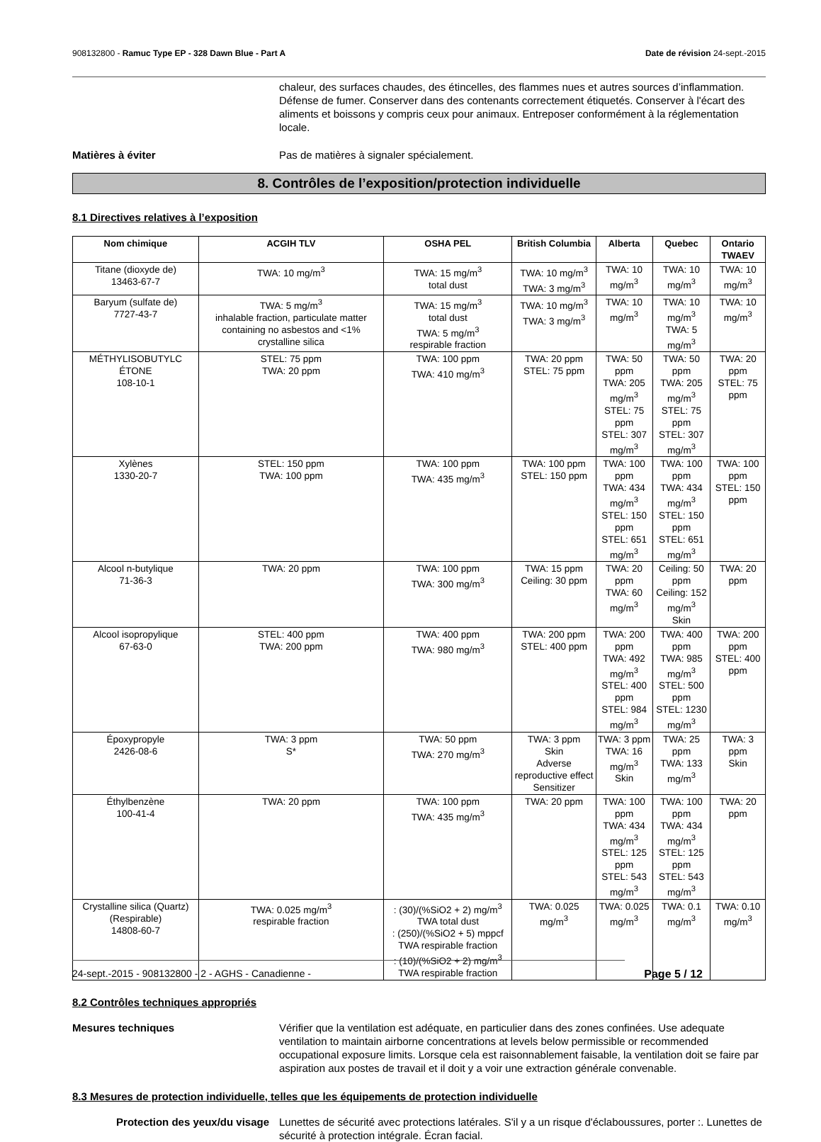908132800 - Ramuc Type EP - 328 Dawn Blue - Part A Date de révision 24-sept.-2015
chaleur, des surfaces chaudes, des étincelles, des flammes nues et autres sources d’inflammation. Défense de fumer. Conserver dans des contenants correctement étiquetés. Conserver à l'écart des aliments et boissons y compris ceux pour animaux. Entreposer conformément à la réglementation locale.
Matières à éviter Pas de matières à signaler spécialement.
8. Contrôles de l’exposition/protection individuelle
8.1 Directives relatives à l’exposition
| Nom chimique | ACGIH TLV | OSHA PEL | British Columbia | Alberta | Quebec | Ontario TWAEV |
| --- | --- | --- | --- | --- | --- | --- |
| Titane (dioxyde de) 13463-67-7 | TWA: 10 mg/m<sup>3</sup> | TWA: 15 mg/m<sup>3</sup> total dust | TWA: 10 mg/m<sup>3</sup> TWA: 3 mg/m<sup>3</sup> | TWA: 10 mg/m<sup>3</sup> | TWA: 10 mg/m<sup>3</sup> | TWA: 10 mg/m<sup>3</sup> |
| Baryum (sulfate de) 7727-43-7 | TWA: 5 mg/m<sup>3</sup> inhalable fraction, particulate matter containing no asbestos and <1% crystalline silica | TWA: 15 mg/m<sup>3</sup> total dust TWA: 5 mg/m<sup>3</sup> respirable fraction | TWA: 10 mg/m<sup>3</sup> TWA: 3 mg/m<sup>3</sup> | TWA: 10 mg/m<sup>3</sup> | TWA: 10 mg/m<sup>3</sup> TWA: 5 mg/m<sup>3</sup> | TWA: 10 mg/m<sup>3</sup> |
| MÉTHYLISOBUTYLC ÉTONE 108-10-1 | STEL: 75 ppm TWA: 20 ppm | TWA: 100 ppm TWA: 410 mg/m<sup>3</sup> | TWA: 20 ppm STEL: 75 ppm | TWA: 50 ppm TWA: 205 mg/m<sup>3</sup> STEL: 75 ppm STEL: 307 mg/m<sup>3</sup> | TWA: 50 ppm TWA: 205 mg/m<sup>3</sup> STEL: 75 ppm STEL: 307 mg/m<sup>3</sup> | TWA: 20 ppm STEL: 75 ppm |
| Xylènes 1330-20-7 | STEL: 150 ppm TWA: 100 ppm | TWA: 100 ppm TWA: 435 mg/m<sup>3</sup> | TWA: 100 ppm STEL: 150 ppm | TWA: 100 ppm TWA: 434 mg/m<sup>3</sup> STEL: 150 ppm STEL: 651 mg/m<sup>3</sup> | TWA: 100 ppm TWA: 434 mg/m<sup>3</sup> STEL: 150 ppm STEL: 651 mg/m<sup>3</sup> | TWA: 100 ppm STEL: 150 ppm |
| Alcool n-butylique 71-36-3 | TWA: 20 ppm | TWA: 100 ppm TWA: 300 mg/m<sup>3</sup> | TWA: 15 ppm Ceiling: 30 ppm | TWA: 20 ppm TWA: 60 mg/m<sup>3</sup> | Ceiling: 50 ppm Ceiling: 152 mg/m<sup>3</sup> Skin | TWA: 20 ppm |
| Alcool isopropylique 67-63-0 | STEL: 400 ppm TWA: 200 ppm | TWA: 400 ppm TWA: 980 mg/m<sup>3</sup> | TWA: 200 ppm STEL: 400 ppm | TWA: 200 ppm TWA: 492 mg/m<sup>3</sup> STEL: 400 ppm STEL: 984 mg/m<sup>3</sup> | TWA: 400 ppm TWA: 985 mg/m<sup>3</sup> STEL: 500 ppm STEL: 1230 mg/m<sup>3</sup> | TWA: 200 ppm STEL: 400 ppm |
| Époxypropyle 2426-08-6 | TWA: 3 ppm S* | TWA: 50 ppm TWA: 270 mg/m<sup>3</sup> | TWA: 3 ppm Skin Adverse reproductive effect Sensitizer | TWA: 3 ppm TWA: 16 mg/m<sup>3</sup> Skin | TWA: 25 ppm TWA: 133 mg/m<sup>3</sup> | TWA: 3 ppm Skin |
| Éthylbenzène 100-41-4 | TWA: 20 ppm | TWA: 100 ppm TWA: 435 mg/m<sup>3</sup> | TWA: 20 ppm | TWA: 100 ppm TWA: 434 mg/m<sup>3</sup> STEL: 125 ppm STEL: 543 mg/m<sup>3</sup> | TWA: 100 ppm TWA: 434 mg/m<sup>3</sup> STEL: 125 ppm STEL: 543 mg/m<sup>3</sup> | TWA: 20 ppm |
| Crystalline silica (Quartz) (Respirable) 14808-60-7 | TWA: 0.025 mg/m<sup>3</sup> respirable fraction | : (30)/(%SiO2 + 2) mg/m<sup>3</sup> TWA total dust : (250)/(%SiO2 + 5) mppcf TWA respirable fraction : (10)/(%SiO2 + 2) mg/m<sup>3</sup> TWA respirable fraction | TWA: 0.025 mg/m<sup>3</sup> | TWA: 0.025 mg/m<sup>3</sup> | TWA: 0.1 mg/m<sup>3</sup> | TWA: 0.10 mg/m<sup>3</sup> |
8.2 Contrôles techniques appropriés
Mesures techniques Vérifier que la ventilation est adéquate, en particulier dans des zones confinées. Use adequate ventilation to maintain airborne concentrations at levels below permissible or recommended occupational exposure limits. Lorsque cela est raisonnablement faisable, la ventilation doit se faire par aspiration aux postes de travail et il doit y a voir une extraction générale convenable.
8.3 Mesures de protection individuelle, telles que les équipements de protection individuelle
Protection des yeux/du visage Lunettes de sécurité avec protections latérales. S'il y a un risque d'éclaboussures, porter :. Lunettes de sécurité à protection intégrale. Écran facial.
24-sept.-2015 - 908132800 - 2 - AGHS - Canadienne - Page 5 / 12